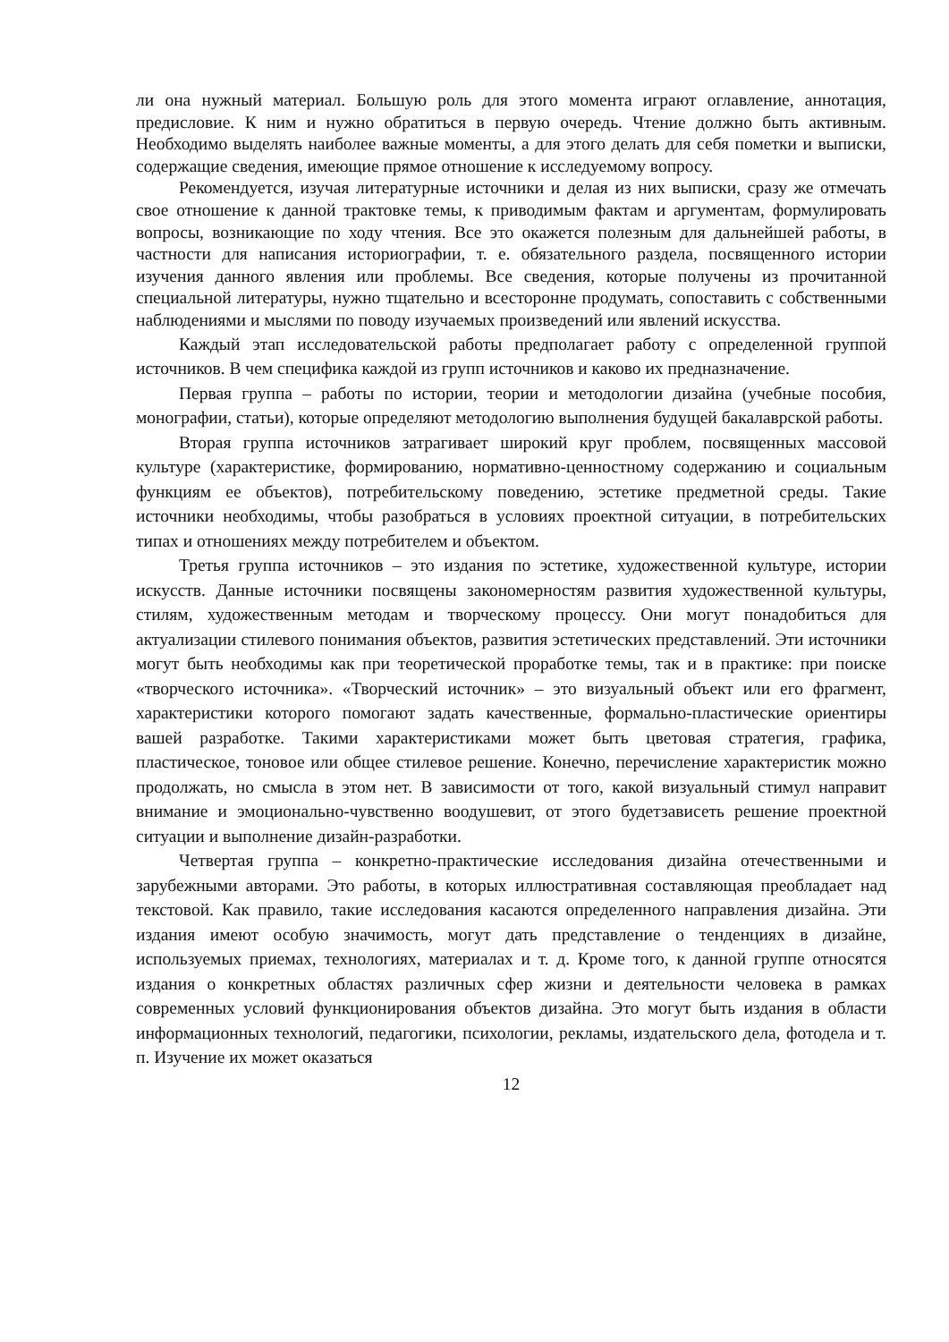ли она нужный материал. Большую роль для этого момента играют оглавление, аннотация, предисловие. К ним и нужно обратиться в первую очередь. Чтение должно быть активным. Необходимо выделять наиболее важные моменты, а для этого делать для себя пометки и выписки, содержащие сведения, имеющие прямое отношение к исследуемому вопросу.
Рекомендуется, изучая литературные источники и делая из них выписки, сразу же отмечать свое отношение к данной трактовке темы, к приводимым фактам и аргументам, формулировать вопросы, возникающие по ходу чтения. Все это окажется полезным для дальнейшей работы, в частности для написания историографии, т. е. обязательного раздела, посвященного истории изучения данного явления или проблемы. Все сведения, которые получены из прочитанной специальной литературы, нужно тщательно и всесторонне продумать, сопоставить с собственными наблюдениями и мыслями по поводу изучаемых произведений или явлений искусства.
Каждый этап исследовательской работы предполагает работу с определенной группой источников. В чем специфика каждой из групп источников и каково их предназначение.
Первая группа – работы по истории, теории и методологии дизайна (учебные пособия, монографии, статьи), которые определяют методологию выполнения будущей бакалаврской работы.
Вторая группа источников затрагивает широкий круг проблем, посвященных массовой культуре (характеристике, формированию, нормативно-ценностному содержанию и социальным функциям ее объектов), потребительскому поведению, эстетике предметной среды. Такие источники необходимы, чтобы разобраться в условиях проектной ситуации, в потребительских типах и отношениях между потребителем и объектом.
Третья группа источников – это издания по эстетике, художественной культуре, истории искусств. Данные источники посвящены закономерностям развития художественной культуры, стилям, художественным методам и творческому процессу. Они могут понадобиться для актуализации стилевого понимания объектов, развития эстетических представлений. Эти источники могут быть необходимы как при теоретической проработке темы, так и в практике: при поиске «творческого источника». «Творческий источник» – это визуальный объект или его фрагмент, характеристики которого помогают задать качественные, формально-пластические ориентиры вашей разработке. Такими характеристиками может быть цветовая стратегия, графика, пластическое, тоновое или общее стилевое решение. Конечно, перечисление характеристик можно продолжать, но смысла в этом нет. В зависимости от того, какой визуальный стимул направит внимание и эмоционально-чувственно воодушевит, от этого будетзависеть решение проектной ситуации и выполнение дизайн-разработки.
Четвертая группа – конкретно-практические исследования дизайна отечественными и зарубежными авторами. Это работы, в которых иллюстративная составляющая преобладает над текстовой. Как правило, такие исследования касаются определенного направления дизайна. Эти издания имеют особую значимость, могут дать представление о тенденциях в дизайне, используемых приемах, технологиях, материалах и т. д. Кроме того, к данной группе относятся издания о конкретных областях различных сфер жизни и деятельности человека в рамках современных условий функционирования объектов дизайна. Это могут быть издания в области информационных технологий, педагогики, психологии, рекламы, издательского дела, фотодела и т. п. Изучение их может оказаться
12